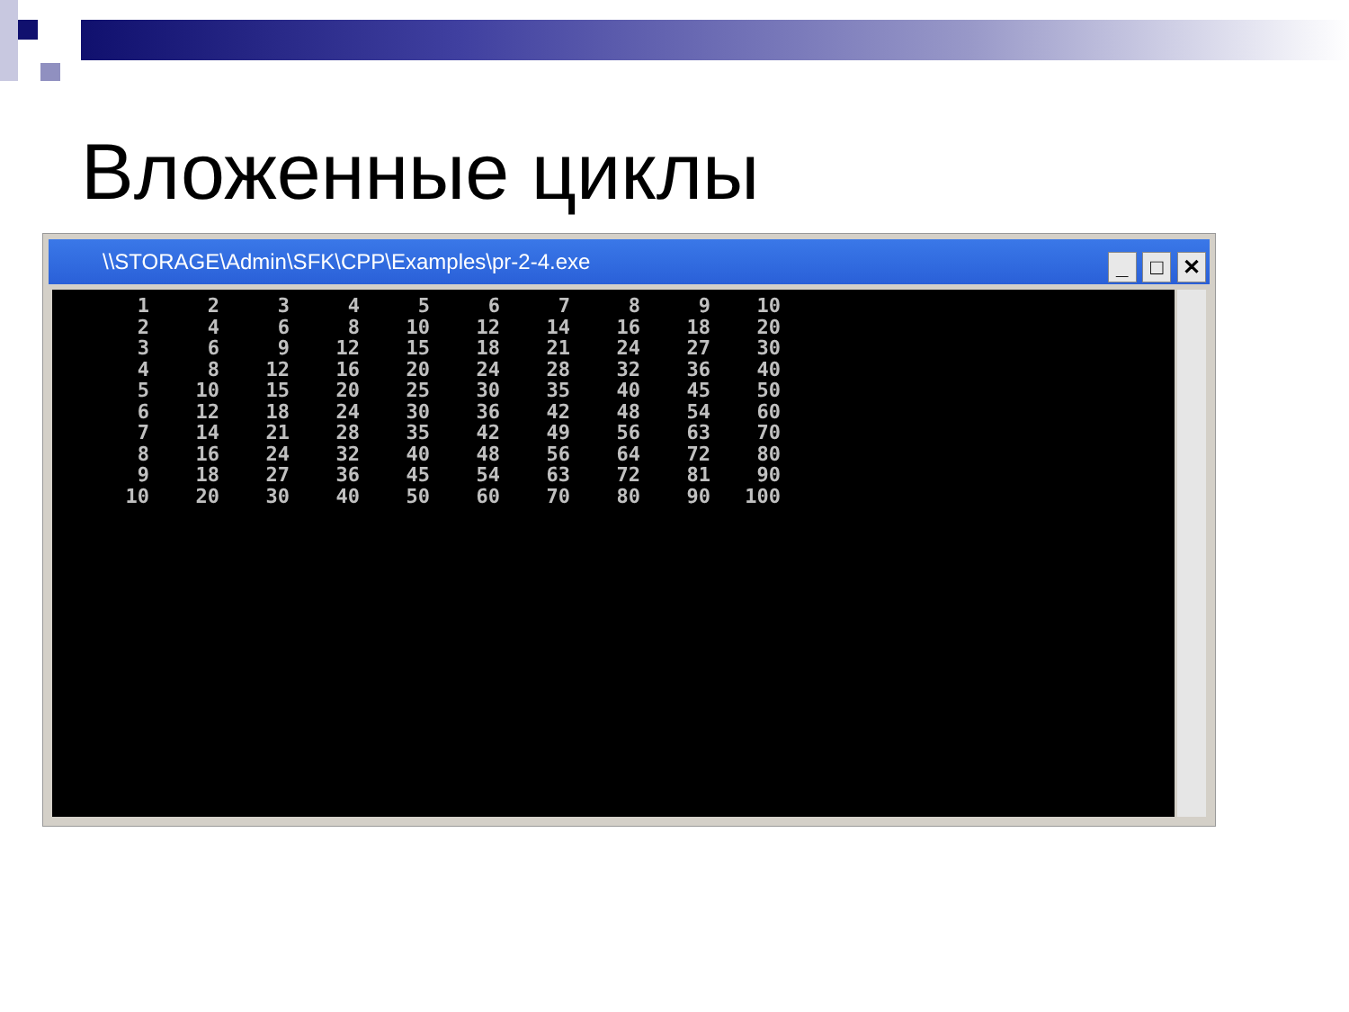Вложенные циклы
\\STORAGE\Admin\SFK\CPP\Examples\pr-2-4.exe
_ □ ✕
| 1 | 2 | 3 | 4 | 5 | 6 | 7 | 8 | 9 | 10 |
| 2 | 4 | 6 | 8 | 10 | 12 | 14 | 16 | 18 | 20 |
| 3 | 6 | 9 | 12 | 15 | 18 | 21 | 24 | 27 | 30 |
| 4 | 8 | 12 | 16 | 20 | 24 | 28 | 32 | 36 | 40 |
| 5 | 10 | 15 | 20 | 25 | 30 | 35 | 40 | 45 | 50 |
| 6 | 12 | 18 | 24 | 30 | 36 | 42 | 48 | 54 | 60 |
| 7 | 14 | 21 | 28 | 35 | 42 | 49 | 56 | 63 | 70 |
| 8 | 16 | 24 | 32 | 40 | 48 | 56 | 64 | 72 | 80 |
| 9 | 18 | 27 | 36 | 45 | 54 | 63 | 72 | 81 | 90 |
| 10 | 20 | 30 | 40 | 50 | 60 | 70 | 80 | 90 | 100 |